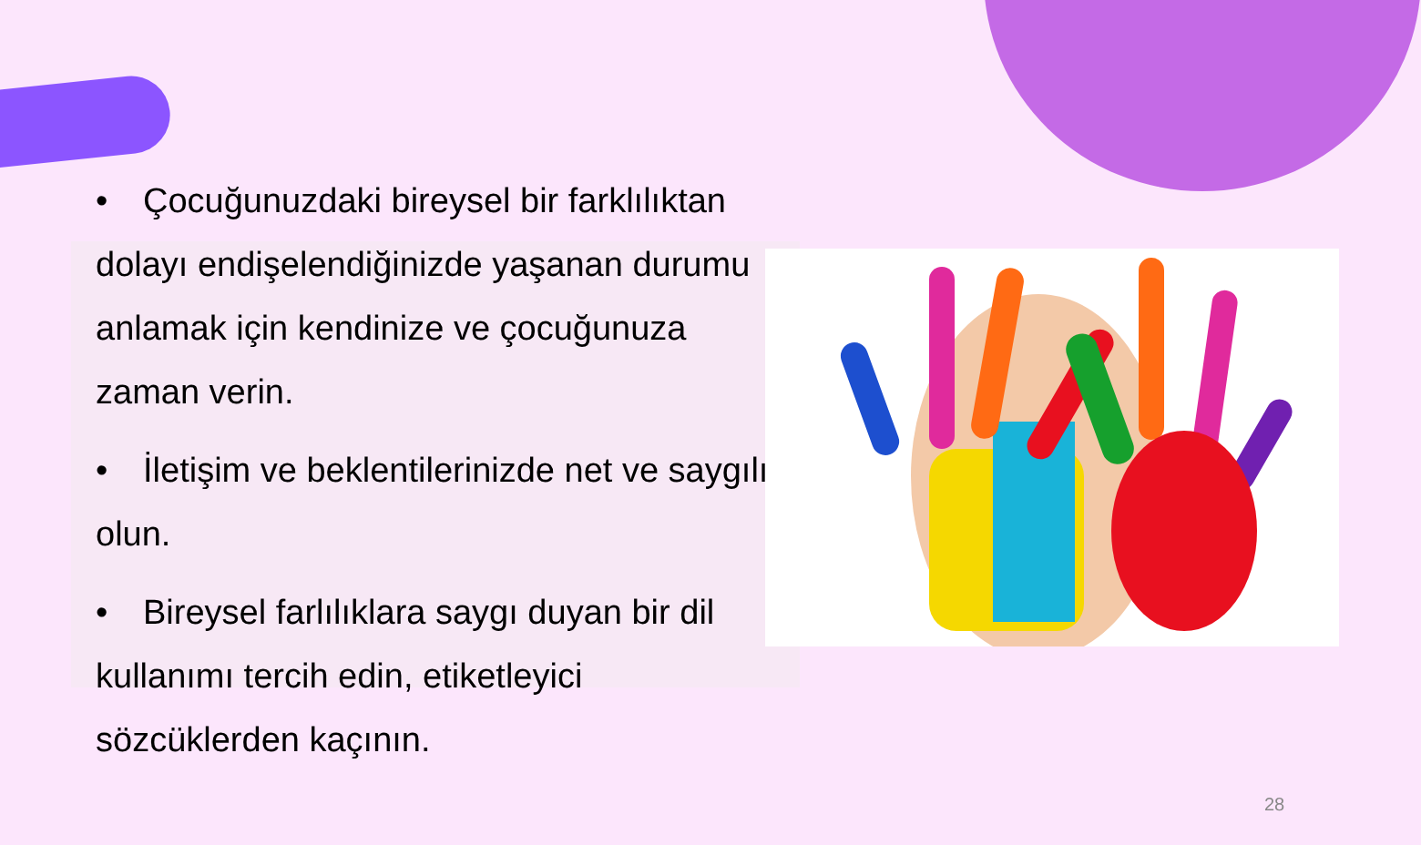• Çocuğunuzdaki bireysel bir farklılıktan dolayı endişelendiğinizde yaşanan durumu anlamak için kendinize ve çocuğunuza zaman verin.
• İletişim ve beklentilerinizde net ve saygılı olun.
• Bireysel farlılıklara saygı duyan bir dil kullanımı tercih edin, etiketleyici sözcüklerden kaçının.
28